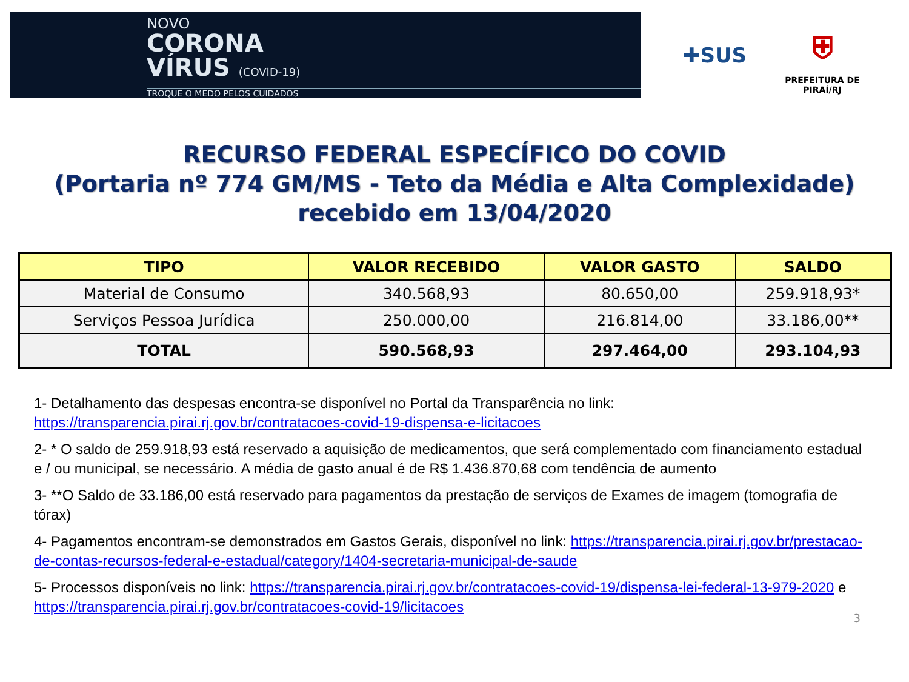NOVO
CORONA
VÍRUS (COVID-19)
TROQUE O MEDO PELOS CUIDADOS
✚SUS
⛨
PREFEITURA DE PIRAÍ/RJ
RECURSO FEDERAL ESPECÍFICO DO COVID
(Portaria nº 774 GM/MS - Teto da Média e Alta Complexidade)
recebido em 13/04/2020
| TIPO | VALOR RECEBIDO | VALOR GASTO | SALDO |
| --- | --- | --- | --- |
| Material de Consumo | 340.568,93 | 80.650,00 | 259.918,93* |
| Serviços Pessoa Jurídica | 250.000,00 | 216.814,00 | 33.186,00** |
| TOTAL | 590.568,93 | 297.464,00 | 293.104,93 |
1- Detalhamento das despesas encontra-se disponível no Portal da Transparência no link: https://transparencia.pirai.rj.gov.br/contratacoes-covid-19-dispensa-e-licitacoes
2- * O saldo de 259.918,93 está reservado a aquisição de medicamentos, que será complementado com financiamento estadual e / ou municipal, se necessário. A média de gasto anual é de R$ 1.436.870,68 com tendência de aumento
3- **O Saldo de 33.186,00 está reservado para pagamentos da prestação de serviços de Exames de imagem (tomografia de tórax)
4- Pagamentos encontram-se demonstrados em Gastos Gerais, disponível no link: https://transparencia.pirai.rj.gov.br/prestacao-de-contas-recursos-federal-e-estadual/category/1404-secretaria-municipal-de-saude
5- Processos disponíveis no link: https://transparencia.pirai.rj.gov.br/contratacoes-covid-19/dispensa-lei-federal-13-979-2020 e https://transparencia.pirai.rj.gov.br/contratacoes-covid-19/licitacoes
3